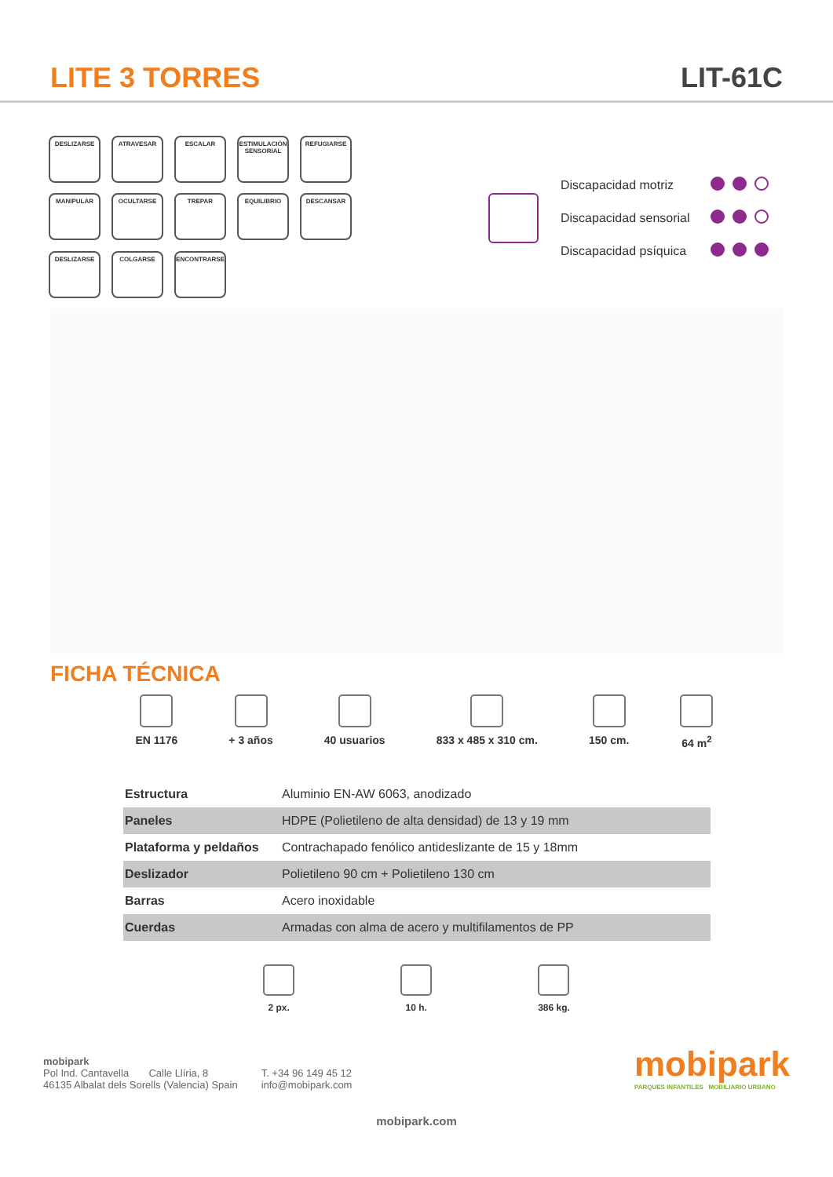LITE 3 TORRES
LIT-61C
DESLIZARSE
ATRAVESAR
ESCALAR
ESTIMULACIÓN SENSORIAL
REFUGIARSE
MANIPULAR
OCULTARSE
TREPAR
EQUILIBRIO
DESCANSAR
DESLIZARSE
COLGARSE
ENCONTRARSE
| Discapacidad motriz | |
| Discapacidad sensorial | |
| Discapacidad psíquica | |
FICHA TÉCNICA
EN 1176 + 3 años 40 usuarios 833 x 485 x 310 cm. 150 cm. 64 m<sup>2</sup>
| Estructura | Aluminio EN-AW 6063, anodizado |
| Paneles | HDPE (Polietileno de alta densidad) de 13 y 19 mm |
| Plataforma y peldaños | Contrachapado fenólico antideslizante de 15 y 18mm |
| Deslizador | Polietileno 90 cm + Polietileno 130 cm |
| Barras | Acero inoxidable |
| Cuerdas | Armadas con alma de acero y multifilamentos de PP |
2 px. 10 h. 386 kg.
mobipark
Pol Ind. Cantavella Calle Llíria, 8
46135 Albalat dels Sorells (Valencia) Spain
T. +34 96 149 45 12
info@mobipark.com
mobipark
PARQUES INFANTILES MOBILIARIO URBANO
mobipark.com